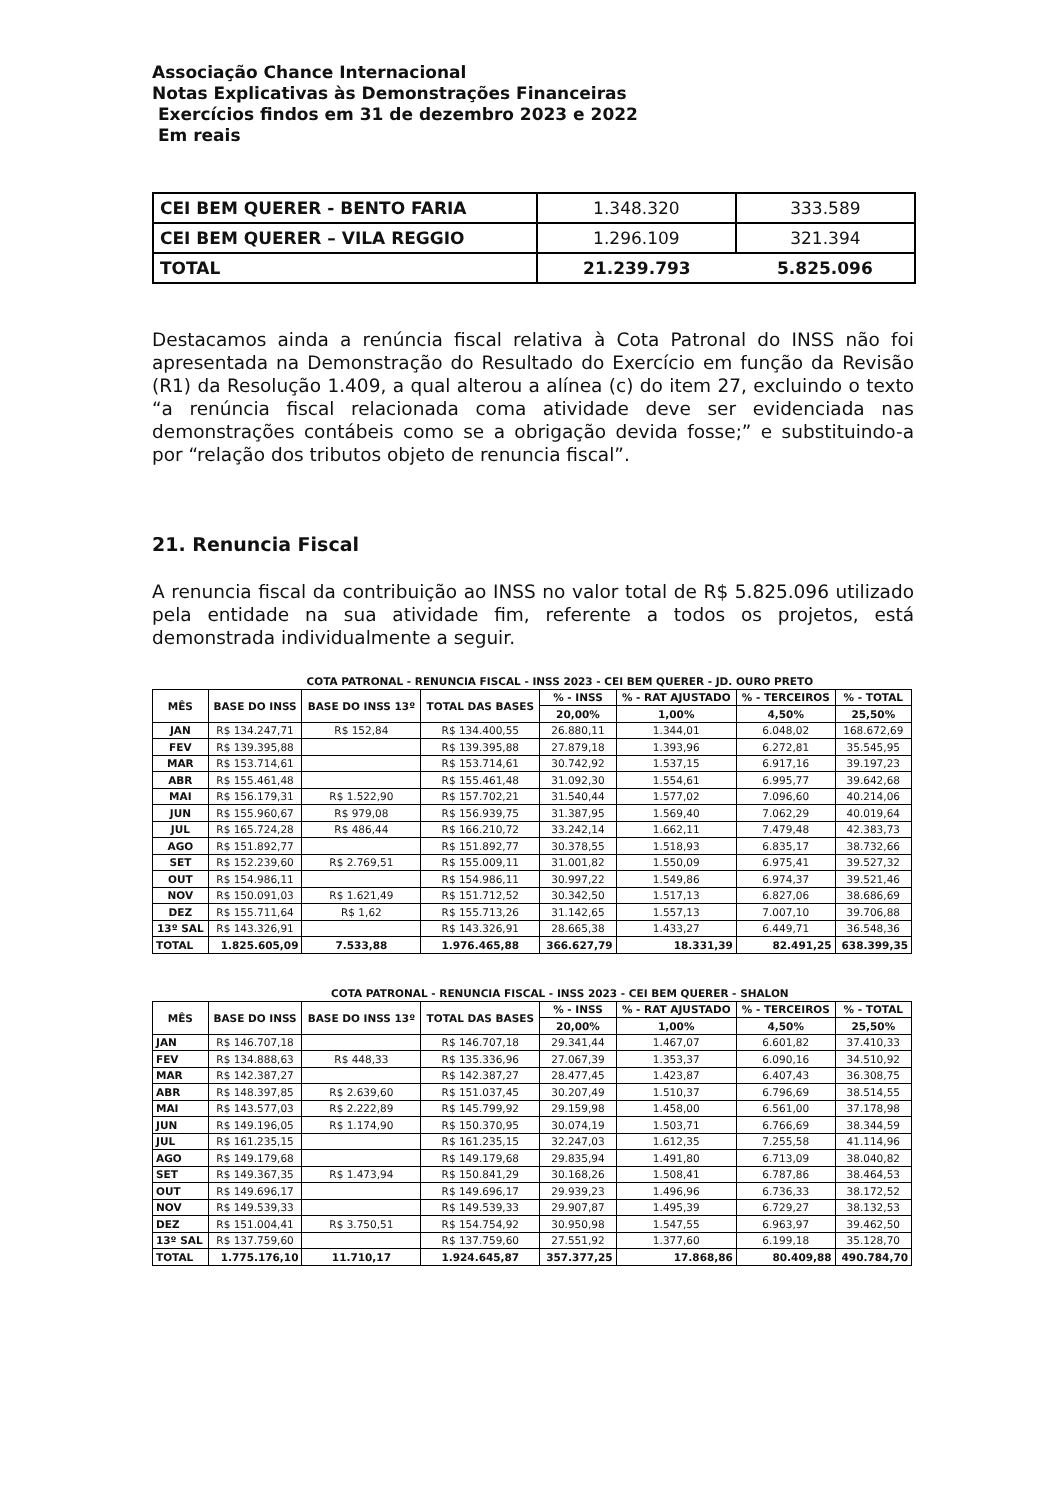Associação Chance Internacional
Notas Explicativas às Demonstrações Financeiras
Exercícios findos em 31 de dezembro 2023 e 2022
Em reais
| CEI BEM QUERER - BENTO FARIA | 1.348.320 | 333.589 |
| CEI BEM QUERER – VILA REGGIO | 1.296.109 | 321.394 |
| TOTAL | 21.239.793 | 5.825.096 |
Destacamos ainda a renúncia fiscal relativa à Cota Patronal do INSS não foi apresentada na Demonstração do Resultado do Exercício em função da Revisão (R1) da Resolução 1.409, a qual alterou a alínea (c) do item 27, excluindo o texto “a renúncia fiscal relacionada coma atividade deve ser evidenciada nas demonstrações contábeis como se a obrigação devida fosse;” e substituindo-a por “relação dos tributos objeto de renuncia fiscal”.
21. Renuncia Fiscal
A renuncia fiscal da contribuição ao INSS no valor total de R$ 5.825.096 utilizado pela entidade na sua atividade fim, referente a todos os projetos, está demonstrada individualmente a seguir.
| | COTA PATRONAL - RENUNCIA FISCAL - INSS 2023 - CEI BEM QUERER - JD. OURO PRETO | | | | | | |
| --- | --- | --- | --- | --- | --- | --- | --- |
| MÊS | BASE DO INSS | BASE DO INSS 13º | TOTAL DAS BASES | % - INSS | % - RAT AJUSTADO | % - TERCEIROS | % - TOTAL |
| | | | | 20,00% | 1,00% | 4,50% | 25,50% |
| JAN | R$ 134.247,71 | R$ 152,84 | R$ 134.400,55 | 26.880,11 | 1.344,01 | 6.048,02 | 168.672,69 |
| FEV | R$ 139.395,88 | | R$ 139.395,88 | 27.879,18 | 1.393,96 | 6.272,81 | 35.545,95 |
| MAR | R$ 153.714,61 | | R$ 153.714,61 | 30.742,92 | 1.537,15 | 6.917,16 | 39.197,23 |
| ABR | R$ 155.461,48 | | R$ 155.461,48 | 31.092,30 | 1.554,61 | 6.995,77 | 39.642,68 |
| MAI | R$ 156.179,31 | R$ 1.522,90 | R$ 157.702,21 | 31.540,44 | 1.577,02 | 7.096,60 | 40.214,06 |
| JUN | R$ 155.960,67 | R$ 979,08 | R$ 156.939,75 | 31.387,95 | 1.569,40 | 7.062,29 | 40.019,64 |
| JUL | R$ 165.724,28 | R$ 486,44 | R$ 166.210,72 | 33.242,14 | 1.662,11 | 7.479,48 | 42.383,73 |
| AGO | R$ 151.892,77 | | R$ 151.892,77 | 30.378,55 | 1.518,93 | 6.835,17 | 38.732,66 |
| SET | R$ 152.239,60 | R$ 2.769,51 | R$ 155.009,11 | 31.001,82 | 1.550,09 | 6.975,41 | 39.527,32 |
| OUT | R$ 154.986,11 | | R$ 154.986,11 | 30.997,22 | 1.549,86 | 6.974,37 | 39.521,46 |
| NOV | R$ 150.091,03 | R$ 1.621,49 | R$ 151.712,52 | 30.342,50 | 1.517,13 | 6.827,06 | 38.686,69 |
| DEZ | R$ 155.711,64 | R$ 1,62 | R$ 155.713,26 | 31.142,65 | 1.557,13 | 7.007,10 | 39.706,88 |
| 13º SAL | R$ 143.326,91 | | R$ 143.326,91 | 28.665,38 | 1.433,27 | 6.449,71 | 36.548,36 |
| TOTAL | 1.825.605,09 | 7.533,88 | 1.976.465,88 | 366.627,79 | 18.331,39 | 82.491,25 | 638.399,35 |
| | COTA PATRONAL - RENUNCIA FISCAL - INSS 2023 - CEI BEM QUERER - SHALON | | | | | | |
| --- | --- | --- | --- | --- | --- | --- | --- |
| MÊS | BASE DO INSS | BASE DO INSS 13º | TOTAL DAS BASES | % - INSS | % - RAT AJUSTADO | % - TERCEIROS | % - TOTAL |
| | | | | 20,00% | 1,00% | 4,50% | 25,50% |
| JAN | R$ 146.707,18 | | R$ 146.707,18 | 29.341,44 | 1.467,07 | 6.601,82 | 37.410,33 |
| FEV | R$ 134.888,63 | R$ 448,33 | R$ 135.336,96 | 27.067,39 | 1.353,37 | 6.090,16 | 34.510,92 |
| MAR | R$ 142.387,27 | | R$ 142.387,27 | 28.477,45 | 1.423,87 | 6.407,43 | 36.308,75 |
| ABR | R$ 148.397,85 | R$ 2.639,60 | R$ 151.037,45 | 30.207,49 | 1.510,37 | 6.796,69 | 38.514,55 |
| MAI | R$ 143.577,03 | R$ 2.222,89 | R$ 145.799,92 | 29.159,98 | 1.458,00 | 6.561,00 | 37.178,98 |
| JUN | R$ 149.196,05 | R$ 1.174,90 | R$ 150.370,95 | 30.074,19 | 1.503,71 | 6.766,69 | 38.344,59 |
| JUL | R$ 161.235,15 | | R$ 161.235,15 | 32.247,03 | 1.612,35 | 7.255,58 | 41.114,96 |
| AGO | R$ 149.179,68 | | R$ 149.179,68 | 29.835,94 | 1.491,80 | 6.713,09 | 38.040,82 |
| SET | R$ 149.367,35 | R$ 1.473,94 | R$ 150.841,29 | 30.168,26 | 1.508,41 | 6.787,86 | 38.464,53 |
| OUT | R$ 149.696,17 | | R$ 149.696,17 | 29.939,23 | 1.496,96 | 6.736,33 | 38.172,52 |
| NOV | R$ 149.539,33 | | R$ 149.539,33 | 29.907,87 | 1.495,39 | 6.729,27 | 38.132,53 |
| DEZ | R$ 151.004,41 | R$ 3.750,51 | R$ 154.754,92 | 30.950,98 | 1.547,55 | 6.963,97 | 39.462,50 |
| 13º SAL | R$ 137.759,60 | | R$ 137.759,60 | 27.551,92 | 1.377,60 | 6.199,18 | 35.128,70 |
| TOTAL | 1.775.176,10 | 11.710,17 | 1.924.645,87 | 357.377,25 | 17.868,86 | 80.409,88 | 490.784,70 |